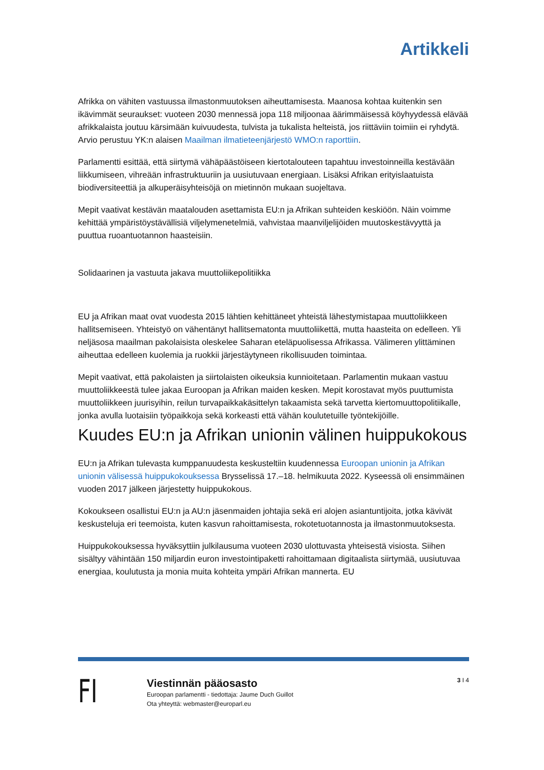Artikkeli
Afrikka on vähiten vastuussa ilmastonmuutoksen aiheuttamisesta. Maanosa kohtaa kuitenkin sen ikävimmät seuraukset: vuoteen 2030 mennessä jopa 118 miljoonaa äärimmäisessä köyhyydessä elävää afrikkalaista joutuu kärsimään kuivuudesta, tulvista ja tukalista helteistä, jos riittäviin toimiin ei ryhdytä. Arvio perustuu YK:n alaisen Maailman ilmatieteenjärjestö WMO:n raporttiin.
Parlamentti esittää, että siirtymä vähäpäästöiseen kiertotalouteen tapahtuu investoinneilla kestävään liikkumiseen, vihreään infrastruktuuriin ja uusiutuvaan energiaan. Lisäksi Afrikan erityislaatuista biodiversiteettiä ja alkuperäisyhteisöjä on mietinnön mukaan suojeltava.
Mepit vaativat kestävän maatalouden asettamista EU:n ja Afrikan suhteiden keskiöön. Näin voimme kehittää ympäristöystävällisiä viljelymenetelmiä, vahvistaa maanviljelijöiden muutoskestävyyttä ja puuttua ruoantuotannon haasteisiin.
Solidaarinen ja vastuuta jakava muuttoliikepolitiikka
EU ja Afrikan maat ovat vuodesta 2015 lähtien kehittäneet yhteistä lähestymistapaa muuttoliikkeen hallitsemiseen. Yhteistyö on vähentänyt hallitsematonta muuttoliikettä, mutta haasteita on edelleen. Yli neljäsosa maailman pakolaisista oleskelee Saharan eteläpuolisessa Afrikassa. Välimeren ylittäminen aiheuttaa edelleen kuolemia ja ruokkii järjestäytyneen rikollisuuden toimintaa.
Mepit vaativat, että pakolaisten ja siirtolaisten oikeuksia kunnioitetaan. Parlamentin mukaan vastuu muuttoliikkeestä tulee jakaa Euroopan ja Afrikan maiden kesken. Mepit korostavat myös puuttumista muuttoliikkeen juurisyihin, reilun turvapaikkakäsittelyn takaamista sekä tarvetta kiertomuuttopolitiikalle, jonka avulla luotaisiin työpaikkoja sekä korkeasti että vähän koulutetuille työntekijöille.
Kuudes EU:n ja Afrikan unionin välinen huippukokous
EU:n ja Afrikan tulevasta kumppanuudesta keskusteltiin kuudennessa Euroopan unionin ja Afrikan unionin välisessä huippukokouksessa Brysselissä 17.–18. helmikuuta 2022. Kyseessä oli ensimmäinen vuoden 2017 jälkeen järjestetty huippukokous.
Kokoukseen osallistui EU:n ja AU:n jäsenmaiden johtajia sekä eri alojen asiantuntijoita, jotka kävivät keskusteluja eri teemoista, kuten kasvun rahoittamisesta, rokotetuotannosta ja ilmastonmuutoksesta.
Huippukokouksessa hyväksyttiin julkilausuma vuoteen 2030 ulottuvasta yhteisestä visiosta. Siihen sisältyy vähintään 150 miljardin euron investointipaketti rahoittamaan digitaalista siirtymää, uusiutuvaa energiaa, koulutusta ja monia muita kohteita ympäri Afrikan mannerta. EU
FI
Viestinnän pääosasto
Euroopan parlamentti - tiedottaja: Jaume Duch Guillot
Ota yhteyttä: webmaster@europarl.eu
3 I 4